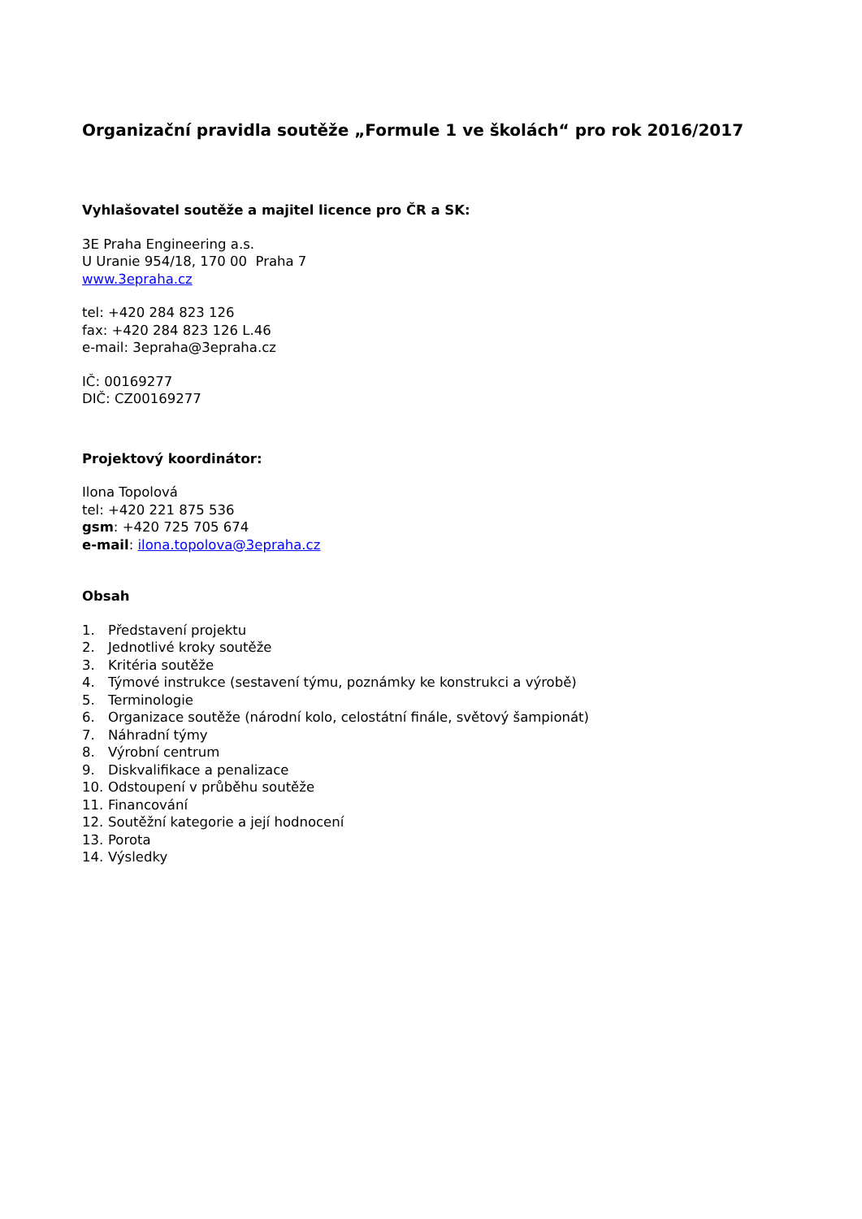Organizační pravidla soutěže „Formule 1 ve školách“ pro rok 2016/2017
Vyhlašovatel soutěže a majitel licence pro ČR a SK:
3E Praha Engineering a.s.
U Uranie 954/18, 170 00 Praha 7
www.3epraha.cz
tel: +420 284 823 126
fax: +420 284 823 126 L.46
e-mail: 3epraha@3epraha.cz
IČ: 00169277
DIČ: CZ00169277
Projektový koordinátor:
Ilona Topolová
tel: +420 221 875 536
gsm: +420 725 705 674
e-mail: ilona.topolova@3epraha.cz
Obsah
1. Představení projektu
2. Jednotlivé kroky soutěže
3. Kritéria soutěže
4. Týmové instrukce (sestavení týmu, poznámky ke konstrukci a výrobě)
5. Terminologie
6. Organizace soutěže (národní kolo, celostátní finále, světový šampionát)
7. Náhradní týmy
8. Výrobní centrum
9. Diskvalifikace a penalizace
10. Odstoupení v průběhu soutěže
11. Financování
12. Soutěžní kategorie a její hodnocení
13. Porota
14. Výsledky